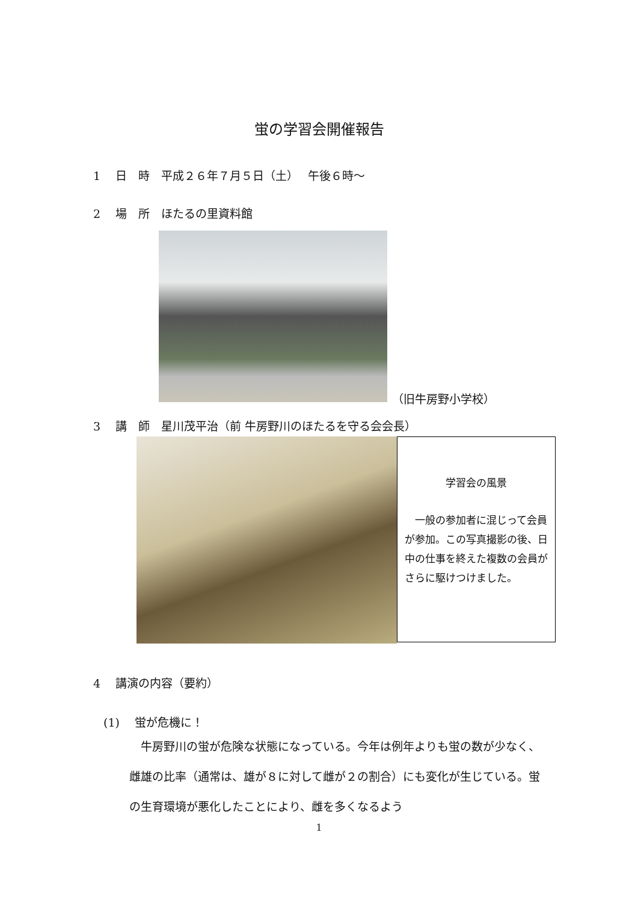蛍の学習会開催報告
1　 日　時　平成２６年７月５日（土）　 午後６時～
2　 場　所　ほたるの里資料館
（旧牛房野小学校）
3　 講　師　星川茂平治（前 牛房野川のほたるを守る会会長）
学習会の風景
　一般の参加者に混じって会員が参加。この写真撮影の後、日中の仕事を終えた複数の会員がさらに駆けつけました。
4　 講演の内容（要約）
(1)　 蛍が危機に！
　牛房野川の蛍が危険な状態になっている。今年は例年よりも蛍の数が少なく、雌雄の比率（通常は、雄が８に対して雌が２の割合）にも変化が生じている。蛍の生育環境が悪化したことにより、雌を多くなるよう
1